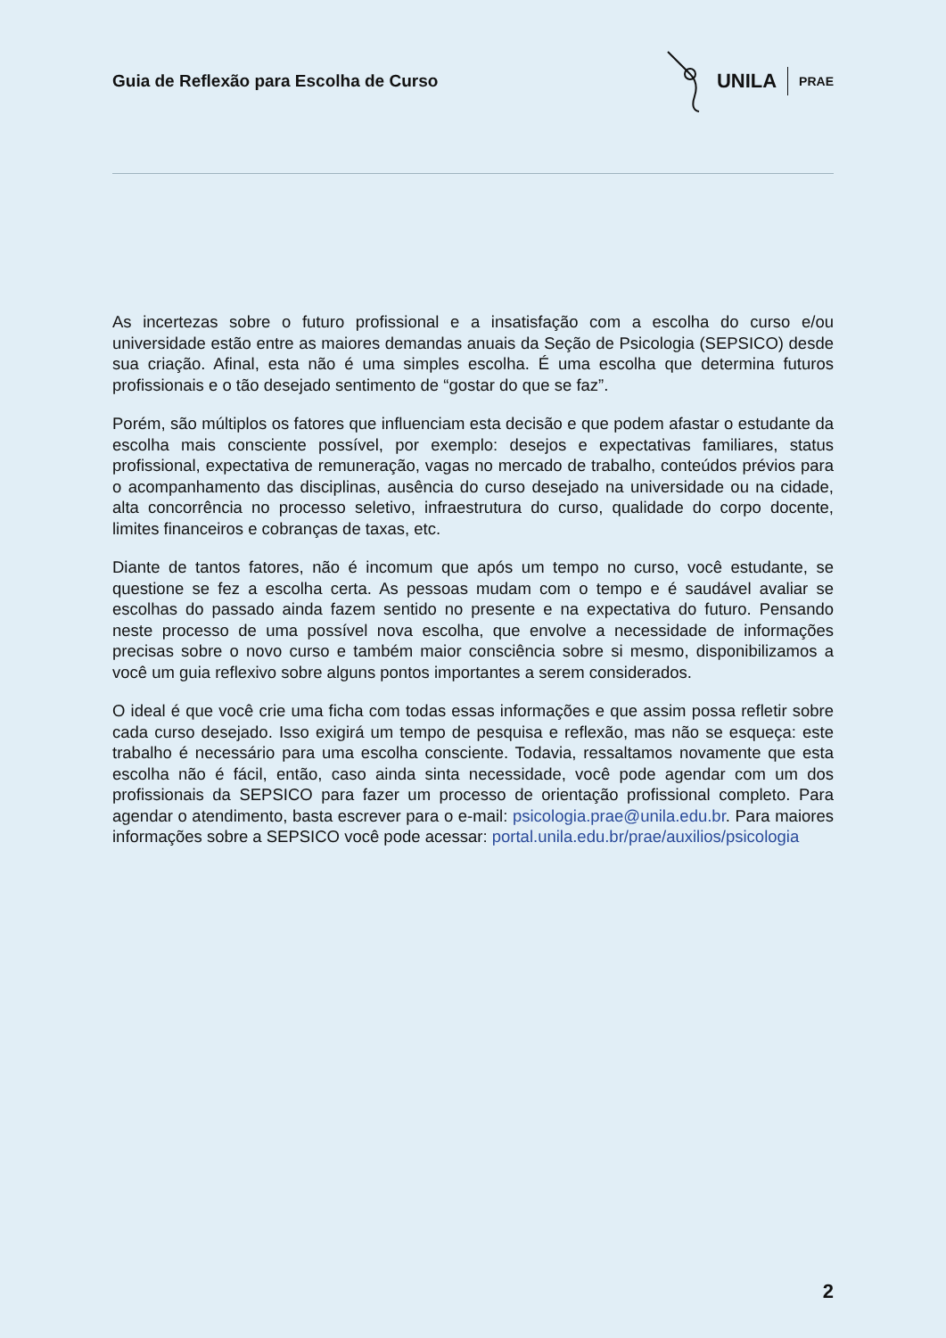Guia de Reflexão para Escolha de Curso
UNILA PRAE
As incertezas sobre o futuro profissional e a insatisfação com a escolha do curso e/ou universidade estão entre as maiores demandas anuais da Seção de Psicologia (SEPSICO) desde sua criação. Afinal, esta não é uma simples escolha. É uma escolha que determina futuros profissionais e o tão desejado sentimento de “gostar do que se faz”.
Porém, são múltiplos os fatores que influenciam esta decisão e que podem afastar o estudante da escolha mais consciente possível, por exemplo: desejos e expectativas familiares, status profissional, expectativa de remuneração, vagas no mercado de trabalho, conteúdos prévios para o acompanhamento das disciplinas, ausência do curso desejado na universidade ou na cidade, alta concorrência no processo seletivo, infraestrutura do curso, qualidade do corpo docente, limites financeiros e cobranças de taxas, etc.
Diante de tantos fatores, não é incomum que após um tempo no curso, você estudante, se questione se fez a escolha certa. As pessoas mudam com o tempo e é saudável avaliar se escolhas do passado ainda fazem sentido no presente e na expectativa do futuro. Pensando neste processo de uma possível nova escolha, que envolve a necessidade de informações precisas sobre o novo curso e também maior consciência sobre si mesmo, disponibilizamos a você um guia reflexivo sobre alguns pontos importantes a serem considerados.
O ideal é que você crie uma ficha com todas essas informações e que assim possa refletir sobre cada curso desejado. Isso exigirá um tempo de pesquisa e reflexão, mas não se esqueça: este trabalho é necessário para uma escolha consciente. Todavia, ressaltamos novamente que esta escolha não é fácil, então, caso ainda sinta necessidade, você pode agendar com um dos profissionais da SEPSICO para fazer um processo de orientação profissional completo. Para agendar o atendimento, basta escrever para o e-mail: psicologia.prae@unila.edu.br. Para maiores informações sobre a SEPSICO você pode acessar: portal.unila.edu.br/prae/auxilios/psicologia
2